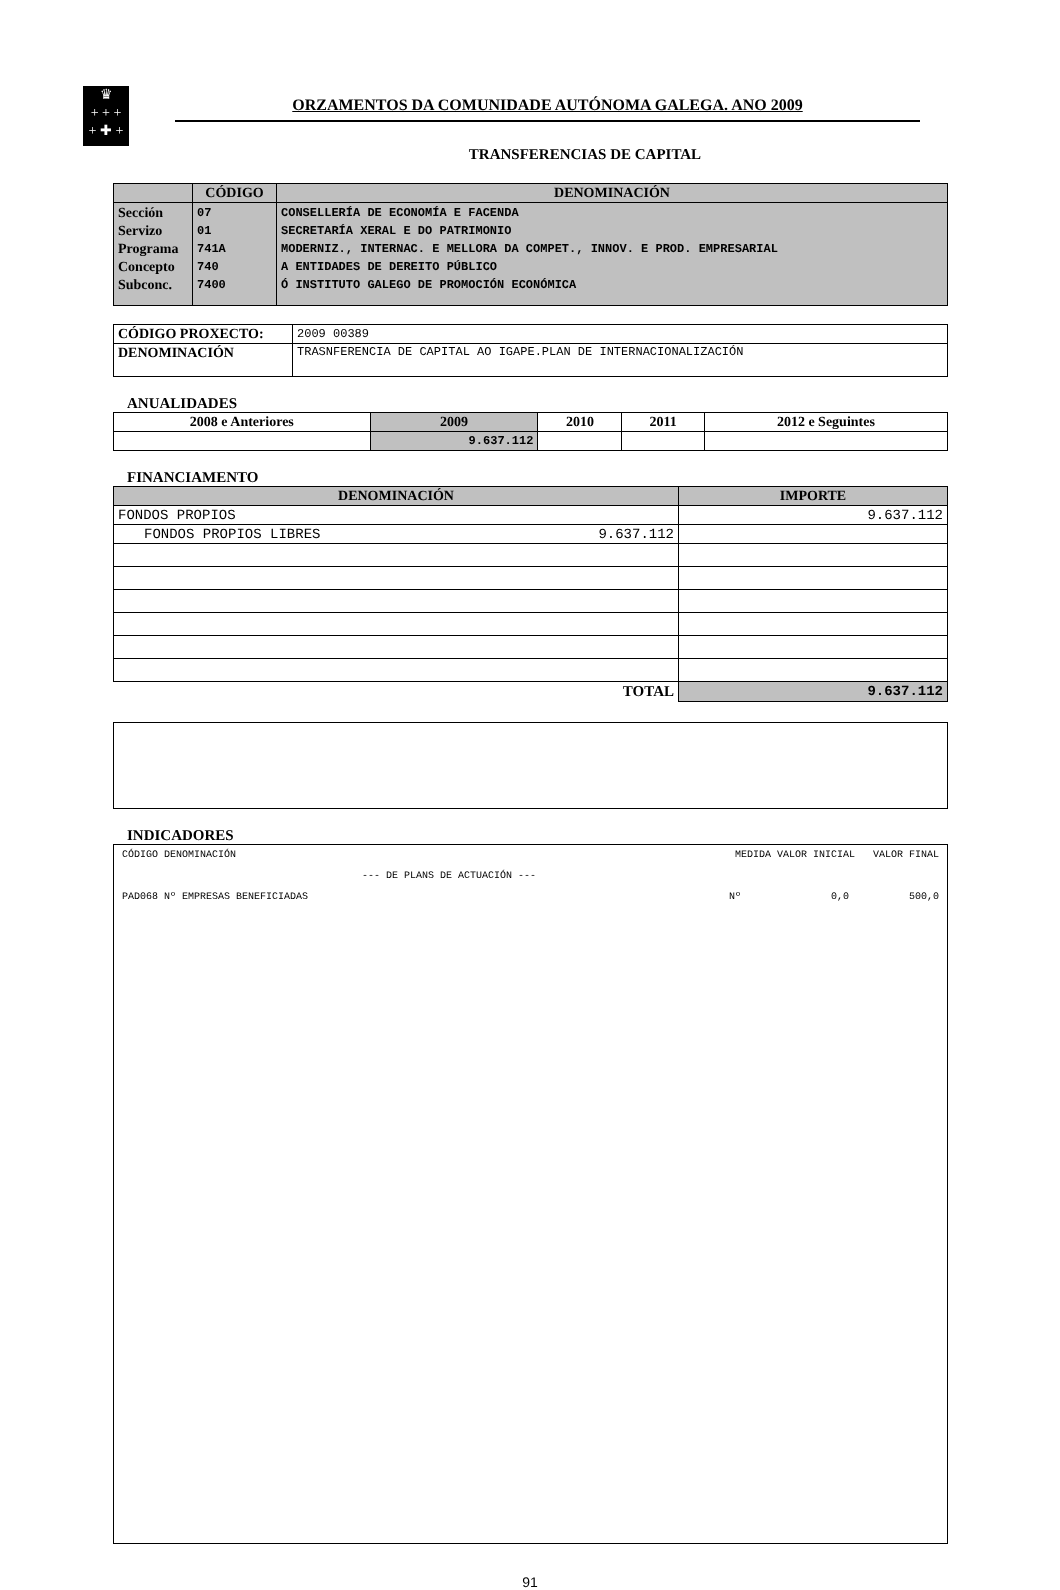♛
+ + +
+ ✚ +
ORZAMENTOS DA COMUNIDADE AUTÓNOMA GALEGA. ANO 2009
TRANSFERENCIAS DE CAPITAL
| | CÓDIGO | DENOMINACIÓN |
| --- | --- | --- |
| Sección Servizo Programa Concepto Subconc. | 07 01 741A 740 7400 | CONSELLERÍA DE ECONOMÍA E FACENDA SECRETARÍA XERAL E DO PATRIMONIO MODERNIZ., INTERNAC. E MELLORA DA COMPET., INNOV. E PROD. EMPRESARIAL A ENTIDADES DE DEREITO PÚBLICO Ó INSTITUTO GALEGO DE PROMOCIÓN ECONÓMICA |
| CÓDIGO PROXECTO: | 2009 00389 |
| DENOMINACIÓN | TRASNFERENCIA DE CAPITAL AO IGAPE.PLAN DE INTERNACIONALIZACIÓN |
ANUALIDADES
| 2008 e Anteriores | 2009 | 2010 | 2011 | 2012 e Seguintes |
| --- | --- | --- | --- | --- |
| | 9.637.112 | | | |
FINANCIAMENTO
| DENOMINACIÓN | | IMPORTE |
| --- | --- | --- |
| FONDOS PROPIOS | | 9.637.112 |
| FONDOS PROPIOS LIBRES | 9.637.112 | |
| TOTAL | | 9.637.112 |
INDICADORES
CÓDIGO DENOMINACIÓN MEDIDA VALOR INICIAL VALOR FINAL
--- DE PLANS DE ACTUACIÓN ---
PAD068 Nº EMPRESAS BENEFICIADAS Nº 0,0 500,0
91